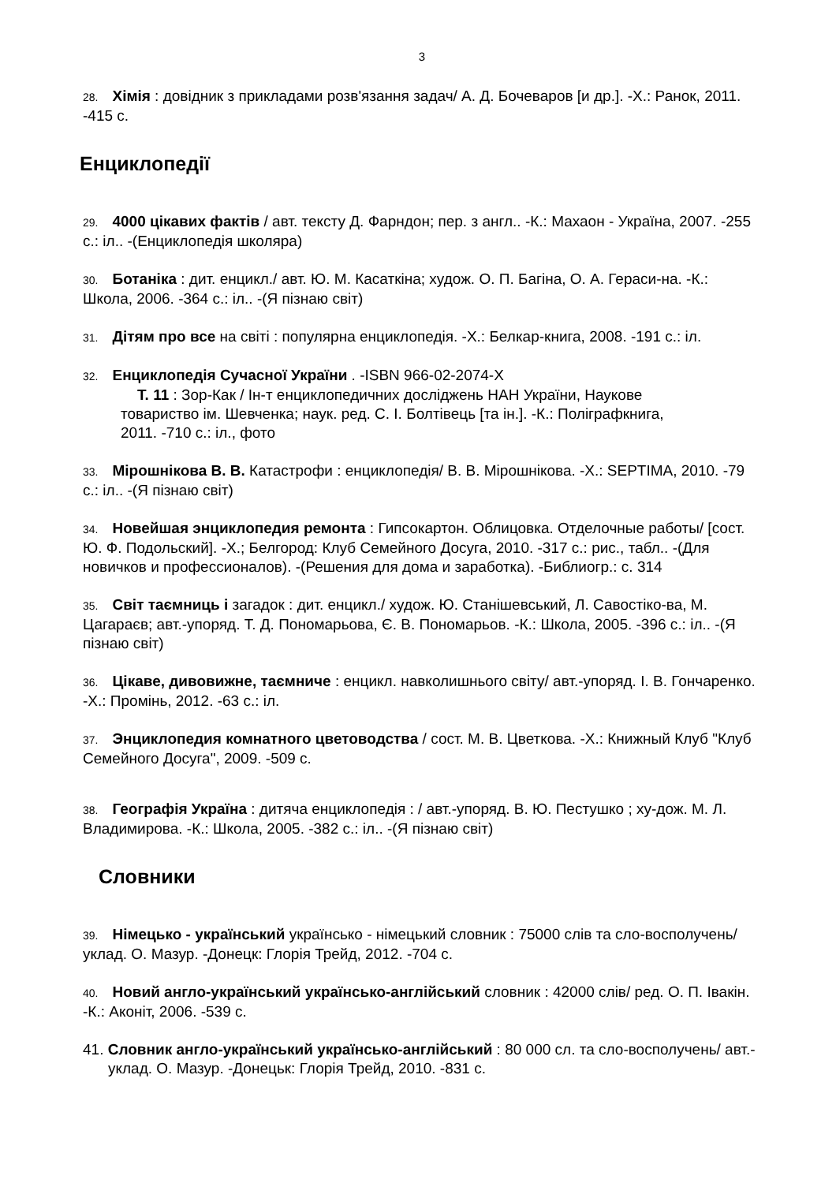3
28. Хімія : довідник з прикладами розв'язання задач/ А. Д. Бочеваров [и др.]. -Х.: Ранок, 2011. -415 с.
Енциклопедії
29. 4000 цікавих фактів / авт. тексту Д. Фарндон; пер. з англ.. -К.: Махаон - Україна, 2007. -255 с.: іл.. -(Енциклопедія школяра)
30. Ботаніка : дит. енцикл./ авт. Ю. М. Касаткіна; худож. О. П. Багіна, О. А. Гераси-на. -К.: Школа, 2006. -364 с.: іл.. -(Я пізнаю світ)
31. Дітям про все на світі : популярна енциклопедія. -Х.: Белкар-книга, 2008. -191 с.: іл.
32. Енциклопедія Сучасної України . -ISBN 966-02-2074-X
Т. 11 : Зор-Как / Ін-т енциклопедичних досліджень НАН України, Наукове товариство ім. Шевченка; наук. ред. С. І. Болтівець [та ін.]. -К.: Поліграфкнига, 2011. -710 с.: іл., фото
33. Мірошнікова В. В. Катастрофи : енциклопедія/ В. В. Мірошнікова. -Х.: SEPTIMA, 2010. -79 с.: іл.. -(Я пізнаю світ)
34. Новейшая энциклопедия ремонта : Гипсокартон. Облицовка. Отделочные работы/ [сост. Ю. Ф. Подольский]. -Х.; Белгород: Клуб Семейного Досуга, 2010. -317 с.: рис., табл.. -(Для новичков и профессионалов). -(Решения для дома и заработка). -Библиогр.: с. 314
35. Світ таємниць і загадок : дит. енцикл./ худож. Ю. Станішевський, Л. Савостіко-ва, М. Цагараєв; авт.-упоряд. Т. Д. Пономарьова, Є. В. Пономарьов. -К.: Школа, 2005. -396 с.: іл.. -(Я пізнаю світ)
36. Цікаве, дивовижне, таємниче : енцикл. навколишнього світу/ авт.-упоряд. І. В. Гончаренко. -Х.: Промінь, 2012. -63 с.: іл.
37. Энциклопедия комнатного цветоводства / сост. М. В. Цветкова. -Х.: Книжный Клуб "Клуб Семейного Досуга", 2009. -509 с.
38. Географія Україна : дитяча енциклопедія : / авт.-упоряд. В. Ю. Пестушко ; ху-дож. М. Л. Владимирова. -К.: Школа, 2005. -382 с.: іл.. -(Я пізнаю світ)
Словники
39. Німецько - український українсько - німецький словник : 75000 слів та сло-восполучень/ уклад. О. Мазур. -Донецк: Глорія Трейд, 2012. -704 с.
40. Новий англо-український українсько-англійський словник : 42000 слів/ ред. О. П. Івакін. -К.: Аконіт, 2006. -539 с.
41. Словник англо-український українсько-англійський : 80 000 сл. та сло-восполучень/ авт.-уклад. О. Мазур. -Донецьк: Глорія Трейд, 2010. -831 с.